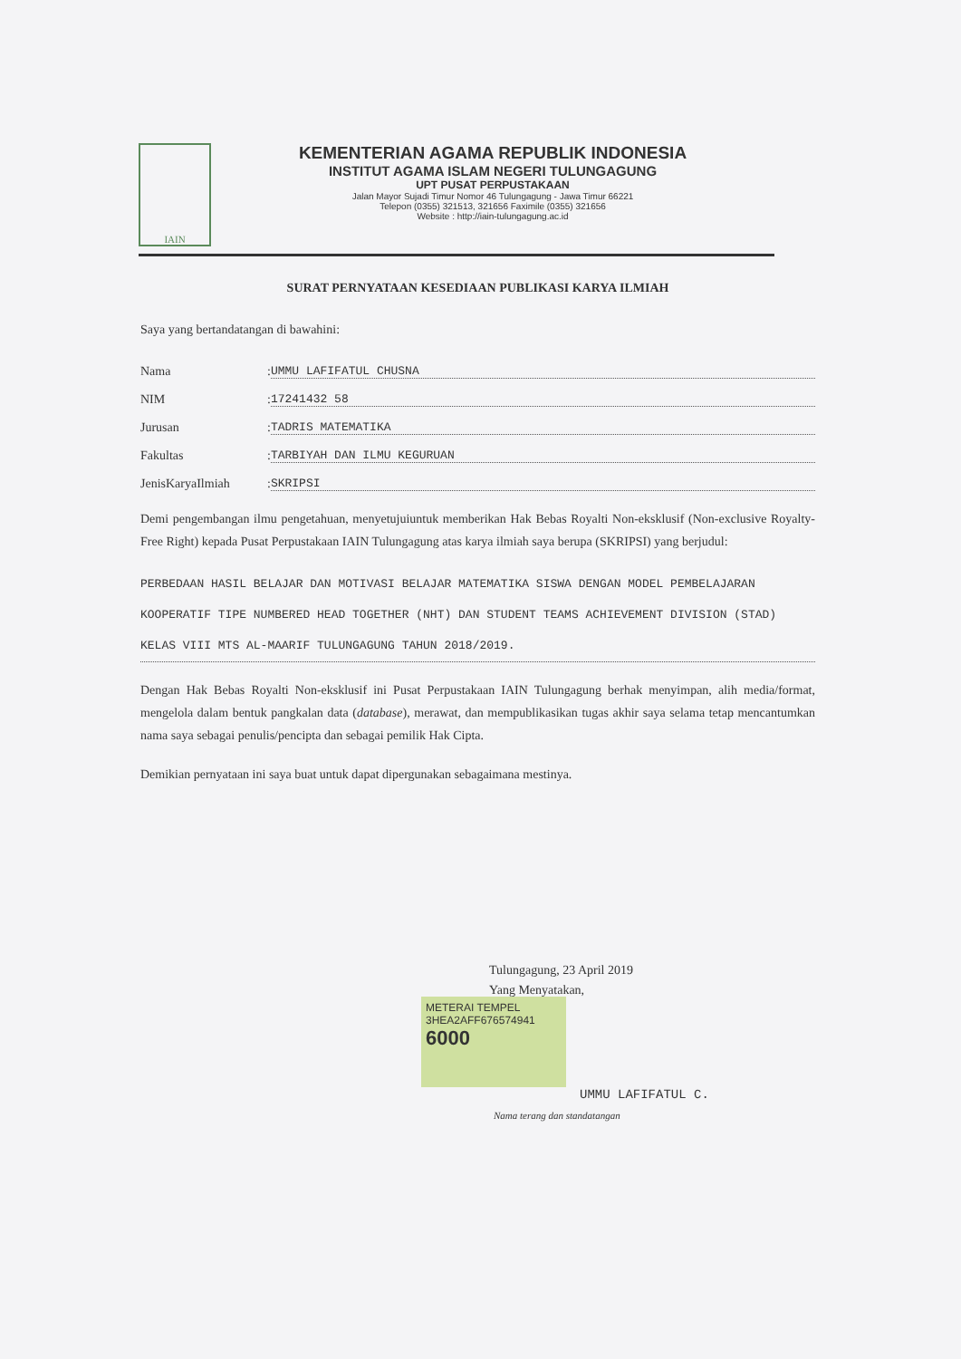IAIN
KEMENTERIAN AGAMA REPUBLIK INDONESIA
INSTITUT AGAMA ISLAM NEGERI TULUNGAGUNG
UPT PUSAT PERPUSTAKAAN
Jalan Mayor Sujadi Timur Nomor 46 Tulungagung - Jawa Timur 66221
Telepon (0355) 321513, 321656 Faximile (0355) 321656
Website : http://iain-tulungagung.ac.id
SURAT PERNYATAAN KESEDIAAN PUBLIKASI KARYA ILMIAH
Saya yang bertandatangan di bawahini:
Nama: UMMU LAFIFATUL CHUSNA
NIM: 17241432 58
Jurusan: TADRIS MATEMATIKA
Fakultas: TARBIYAH DAN ILMU KEGURUAN
JenisKaryaIlmiah: SKRIPSI
Demi pengembangan ilmu pengetahuan, menyetujuiuntuk memberikan Hak Bebas Royalti Non-eksklusif (Non-exclusive Royalty-Free Right) kepada Pusat Perpustakaan IAIN Tulungagung atas karya ilmiah saya berupa (SKRIPSI) yang berjudul:
PERBEDAAN HASIL BELAJAR DAN MOTIVASI BELAJAR MATEMATIKA SISWA DENGAN MODEL PEMBELAJARAN KOOPERATIF TIPE NUMBERED HEAD TOGETHER (NHT) DAN STUDENT TEAMS ACHIEVEMENT DIVISION (STAD) KELAS VIII MTS AL-MAARIF TULUNGAGUNG TAHUN 2018/2019.
Dengan Hak Bebas Royalti Non-eksklusif ini Pusat Perpustakaan IAIN Tulungagung berhak menyimpan, alih media/format, mengelola dalam bentuk pangkalan data (database), merawat, dan mempublikasikan tugas akhir saya selama tetap mencantumkan nama saya sebagai penulis/pencipta dan sebagai pemilik Hak Cipta.
Demikian pernyataan ini saya buat untuk dapat dipergunakan sebagaimana mestinya.
Tulungagung, 23 April 2019
Yang Menyatakan,
METERAI TEMPEL
3HEA2AFF676574941
6000
UMMU LAFIFATUL C.
Nama terang dan standatangan